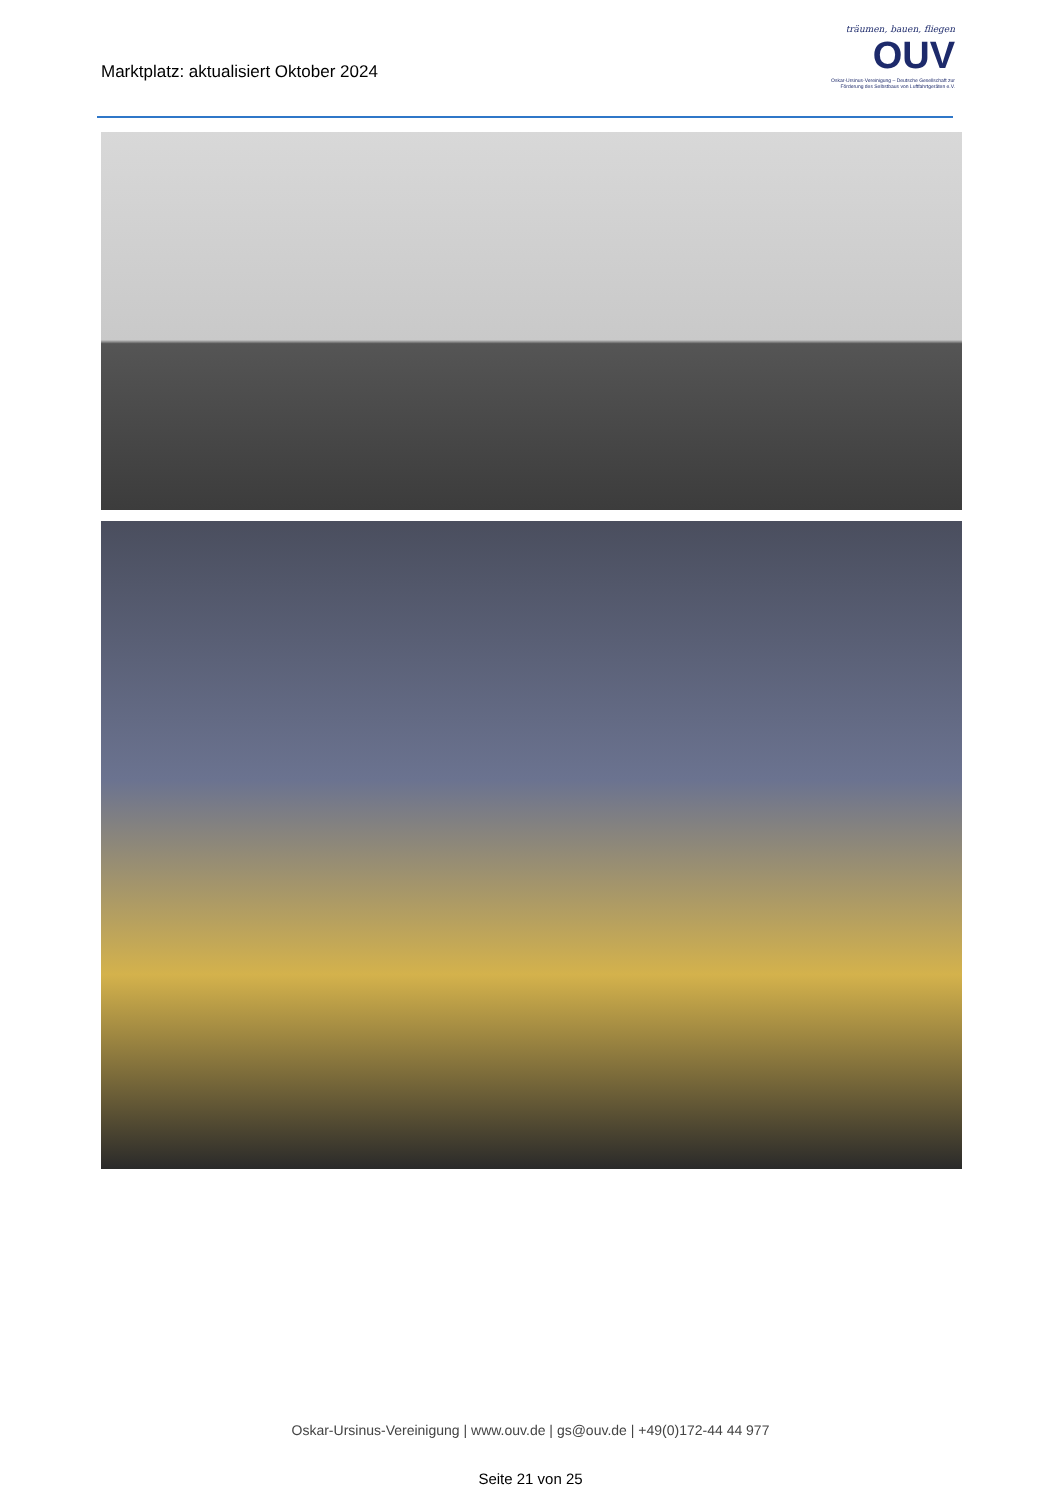Marktplatz: aktualisiert Oktober 2024
träumen, bauen, fliegen
OUV
Oskar-Ursinus-Vereinigung – Deutsche Gesellschaft zur Förderung des Selbstbaus von Luftfahrtgeräten e.V.
Oskar-Ursinus-Vereinigung | www.ouv.de | gs@ouv.de | +49(0)172-44 44 977
Seite 21 von 25